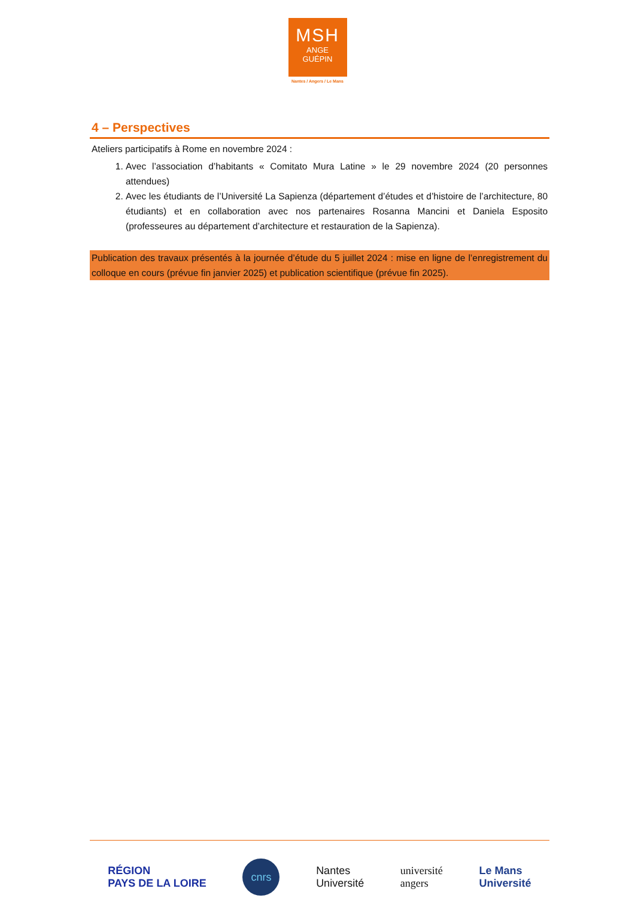MSH
ANGE
GUÉPIN
Nantes / Angers / Le Mans
4 – Perspectives
Ateliers participatifs à Rome en novembre 2024 :
1. Avec l’association d’habitants « Comitato Mura Latine » le 29 novembre 2024 (20 personnes attendues)
2. Avec les étudiants de l’Université La Sapienza (département d’études et d’histoire de l’architecture, 80 étudiants) et en collaboration avec nos partenaires Rosanna Mancini et Daniela Esposito (professeures au département d’architecture et restauration de la Sapienza).
Publication des travaux présentés à la journée d’étude du 5 juillet 2024 : mise en ligne de l’enregistrement du colloque en cours (prévue fin janvier 2025) et publication scientifique (prévue fin 2025).
RÉGION
PAYS DE LA LOIRE
cnrs
Nantes
Université
université
angers
Le Mans
Université